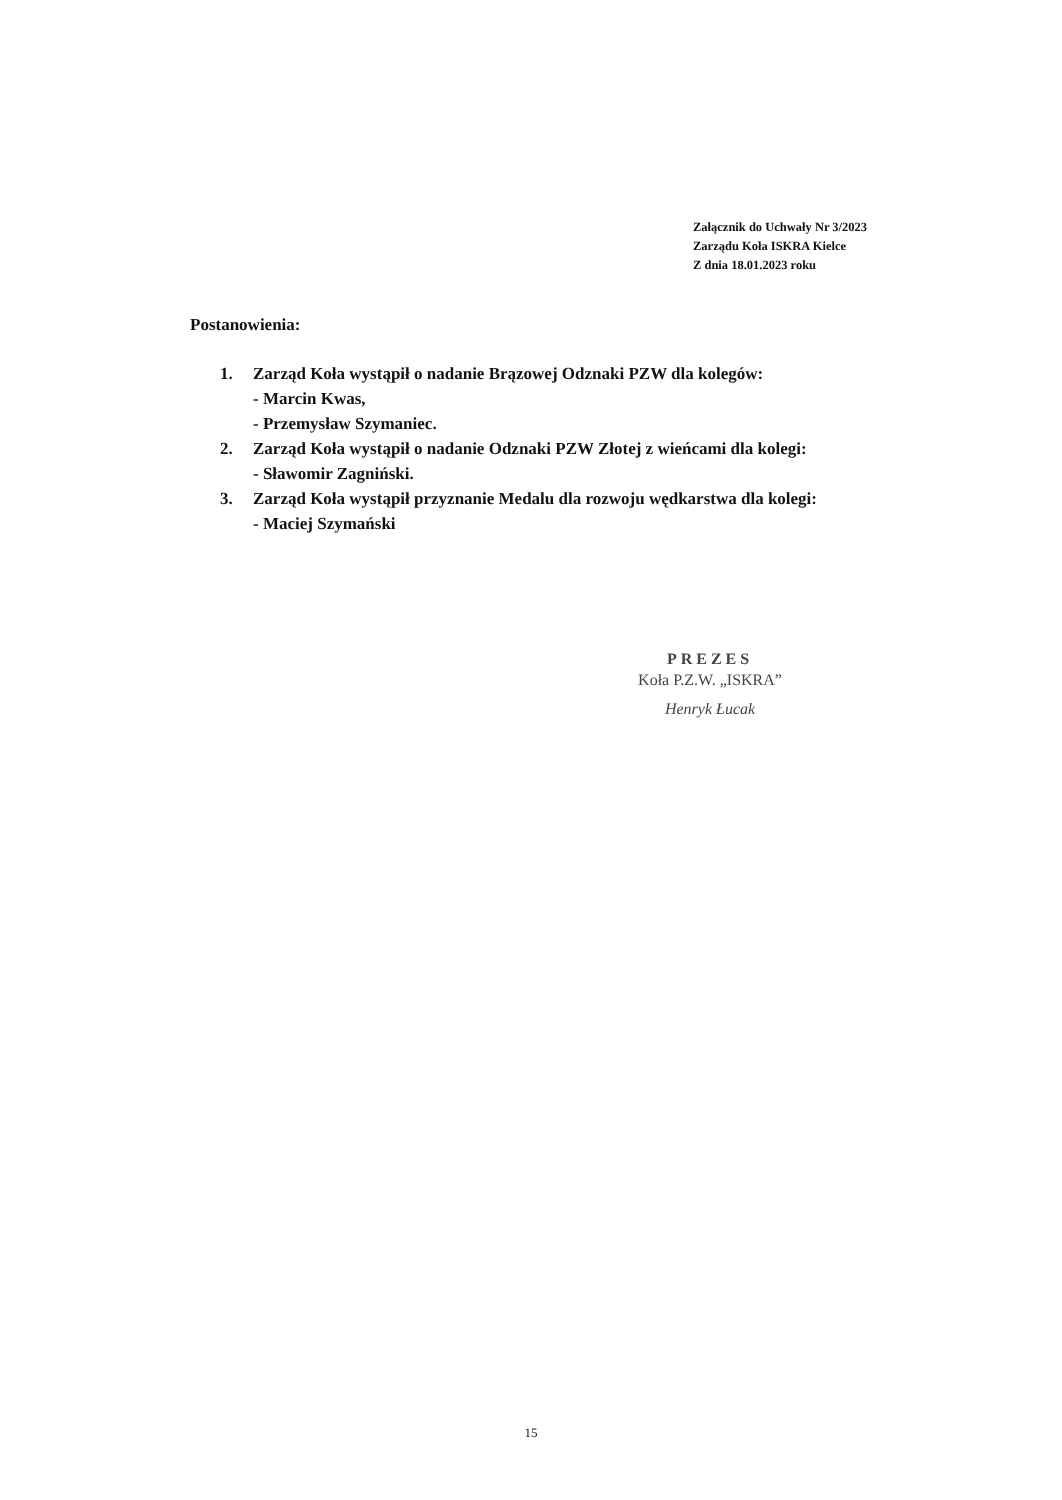Załącznik do Uchwały Nr 3/2023
Zarządu Koła ISKRA Kielce
Z dnia 18.01.2023 roku
Postanowienia:
1. Zarząd Koła wystąpił o nadanie Brązowej Odznaki PZW dla kolegów:
- Marcin Kwas,
- Przemysław Szymaniec.
2. Zarząd Koła wystąpił o nadanie Odznaki PZW Złotej z wieńcami dla kolegi:
- Sławomir Zagniński.
3. Zarząd Koła wystąpił przyznanie Medalu dla rozwoju wędkarstwa dla kolegi:
- Maciej Szymański
PREZES
Koła P.Z.W. „ISKRA”
Henryk Łucak
15